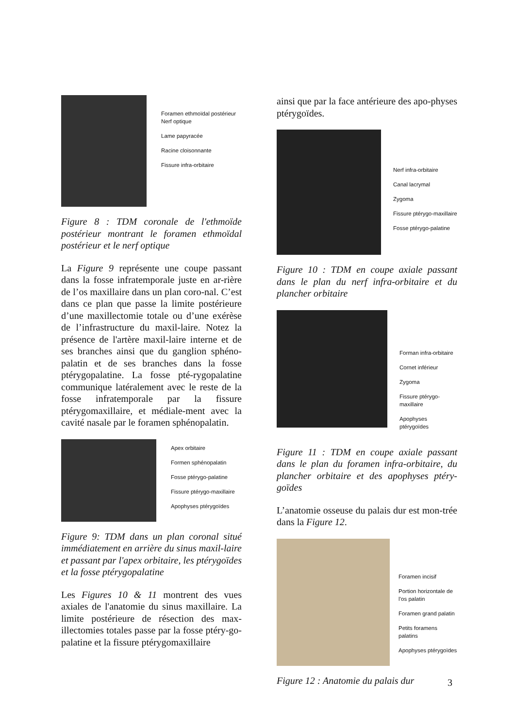Foramen ethmoïdal postérieur
Nerf optique
Lame papyracée
Racine cloisonnante
Fissure infra-orbitaire
Figure 8 : TDM coronale de l'ethmoïde postérieur montrant le foramen ethmoïdal postérieur et le nerf optique
La Figure 9 représente une coupe passant dans la fosse infratemporale juste en ar-rière de l’os maxillaire dans un plan coro-nal. C’est dans ce plan que passe la limite postérieure d’une maxillectomie totale ou d’une exérèse de l’infrastructure du maxil-laire. Notez la présence de l'artère maxil-laire interne et de ses branches ainsi que du ganglion sphéno-palatin et de ses branches dans la fosse ptérygopalatine. La fosse pté-rygopalatine communique latéralement avec le reste de la fosse infratemporale par la fissure ptérygomaxillaire, et médiale-ment avec la cavité nasale par le foramen sphénopalatin.
Apex orbitaire
Formen sphénopalatin
Fosse ptérygo-palatine
Fissure ptérygo-maxillaire
Apophyses ptérygoïdes
Figure 9: TDM dans un plan coronal situé immédiatement en arrière du sinus maxil-laire et passant par l'apex orbitaire, les ptérygoïdes et la fosse ptérygopalatine
Les Figures 10 & 11 montrent des vues axiales de l'anatomie du sinus maxillaire. La limite postérieure de résection des max-illectomies totales passe par la fosse ptéry-go-palatine et la fissure ptérygomaxillaire
ainsi que par la face antérieure des apo-physes ptérygoïdes.
Nerf infra-orbitaire
Canal lacrymal
Zygoma
Fissure ptérygo-maxillaire
Fosse ptérygo-palatine
Figure 10 : TDM en coupe axiale passant dans le plan du nerf infra-orbitaire et du plancher orbitaire
Forman infra-orbitaire
Cornet inférieur
Zygoma
Fissure ptérygo-maxillaire
Apophyses ptérygoïdes
Figure 11 : TDM en coupe axiale passant dans le plan du foramen infra-orbitaire, du plancher orbitaire et des apophyses ptéry-goïdes
L’anatomie osseuse du palais dur est mon-trée dans la Figure 12.
Foramen incisif
Portion horizontale de l’os palatin
Foramen grand palatin
Petits foramens palatins
Apophyses ptérygoïdes
Figure 12 : Anatomie du palais dur
3